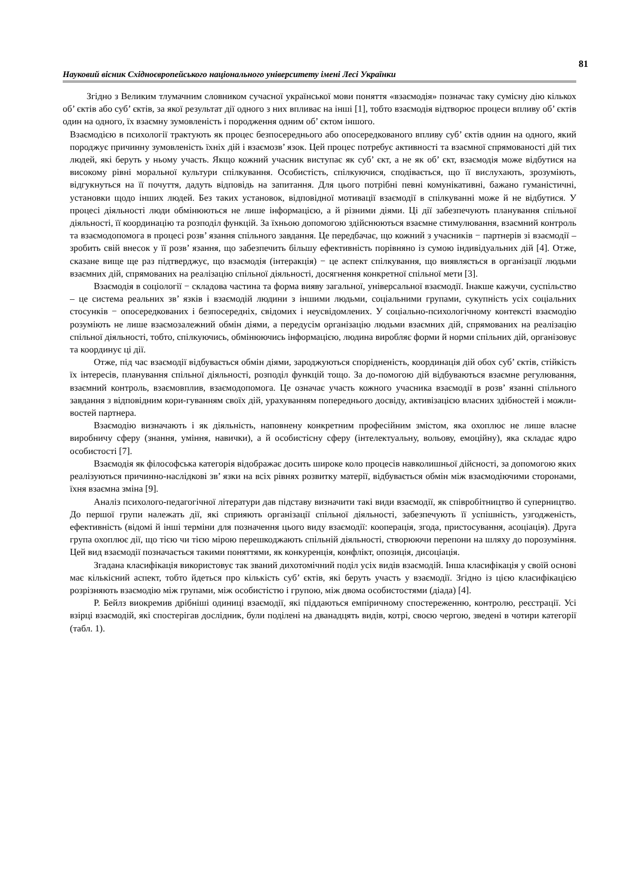81
Науковий вісник Східноєвропейського національного університету імені Лесі Українки
Згідно з Великим тлумачним словником сучасної української мови поняття «взаємодія» позначає таку сумісну дію кількох об’ єктів або суб’ єктів, за якої результат дії одного з них впливає на інші [1], тобто взаємодія відтворює процеси впливу об’ єктів один на одного, їх взаємну зумовленість і породження одним об’ єктом іншого.
Взаємодією в психології трактують як процес безпосереднього або опосередкованого впливу суб’ єктів однин на одного, який породжує причинну зумовленість їхніх дій і взаємозв’ язок. Цей процес потребує активності та взаємної спрямованості дій тих людей, які беруть у ньому участь. Якщо кожний учасник виступає як суб’ єкт, а не як об’ єкт, взаємодія може відбутися на високому рівні моральної культури спілкування. Особистість, спілкуючися, сподівається, що її вислухають, зрозуміють, відгукнуться на її почуття, дадуть відповідь на запитання. Для цього потрібні певні комунікативні, бажано гуманістичні, установки щодо інших людей. Без таких установок, відповідної мотивації взаємодії в спілкуванні може й не відбутися. У процесі діяльності люди обмінюються не лише інформацією, а й різними діями. Ці дії забезпечують планування спільної діяльності, її координацію та розподіл функцій. За їхньою допомогою здійснюються взаємне стимулювання, взаємний контроль та взаємодопомога в процесі розв’ язання спільного завдання. Це передбачає, що кожний з учасників − партнерів зі взаємодії – зробить свій внесок у її розв’ язання, що забезпечить більшу ефективність порівняно із сумою індивідуальних дій [4]. Отже, сказане вище ще раз підтверджує, що взаємодія (інтеракція) − це аспект спілкування, що виявляється в організації людьми взаємних дій, спрямованих на реалізацію спільної діяльності, досягнення конкретної спільної мети [3].
Взаємодія в соціології − складова частина та форма вияву загальної, універсальної взаємодії. Інакше кажучи, суспільство – це система реальних зв’ язків і взаємодій людини з іншими людьми, соціальними групами, сукупність усіх соціальних стосунків − опосередкованих і безпосередніх, свідомих і неусвідомлених. У соціально-психологічному контексті взаємодію розуміють не лише взаємозалежний обмін діями, а передусім організацію людьми взаємних дій, спрямованих на реалізацію спільної діяльності, тобто, спілкуючись, обмінюючись інформацією, людина виробляє форми й норми спільних дій, організовує та координує ці дії.
Отже, під час взаємодії відбувається обмін діями, зароджуються спорідненість, координація дій обох суб’ єктів, стійкість їх інтересів, планування спільної діяльності, розподіл функцій тощо. За до-помогою дій відбуваються взаємне регулювання, взаємний контроль, взаємовплив, взаємодопомога. Це означає участь кожного учасника взаємодії в розв’ язанні спільного завдання з відповідним кори-гуванням своїх дій, урахуванням попереднього досвіду, активізацією власних здібностей і можли-востей партнера.
Взаємодію визначають і як діяльність, наповнену конкретним професійним змістом, яка охоплює не лише власне виробничу сферу (знання, уміння, навички), а й особистісну сферу (інтелектуальну, вольову, емоційну), яка складає ядро особистості [7].
Взаємодія як філософська категорія відображає досить широке коло процесів навколишньої дійсності, за допомогою яких реалізуються причинно-наслідкові зв’ язки на всіх рівнях розвитку матерії, відбувається обмін між взаємодіючими сторонами, їхня взаємна зміна [9].
Аналіз психолого-педагогічної літератури дав підставу визначити такі види взаємодії, як співробітництво й суперництво. До першої групи належать дії, які сприяють організації спільної діяльності, забезпечують її успішність, узгодженість, ефективність (відомі й інші терміни для позначення цього виду взаємодії: кооперація, згода, пристосування, асоціація). Друга група охоплює дії, що тією чи тією мірою перешкоджають спільній діяльності, створюючи перепони на шляху до порозуміння. Цей вид взаємодії позначається такими поняттями, як конкуренція, конфлікт, опозиція, дисоціація.
Згадана класифікація використовує так званий дихотомічний поділ усіх видів взаємодій. Інша класифікація у своїй основі має кількісний аспект, тобто йдеться про кількість суб’ єктів, які беруть участь у взаємодії. Згідно із цією класифікацією розрізняють взаємодію між групами, між особистістю і групою, між двома особистостями (діада) [4].
Р. Бейлз виокремив дрібніші одиниці взаємодії, які піддаються емпіричному спостереженню, контролю, реєстрації. Усі взірці взаємодій, які спостерігав дослідник, були поділені на дванадцять видів, котрі, своєю чергою, зведені в чотири категорії (табл. 1).